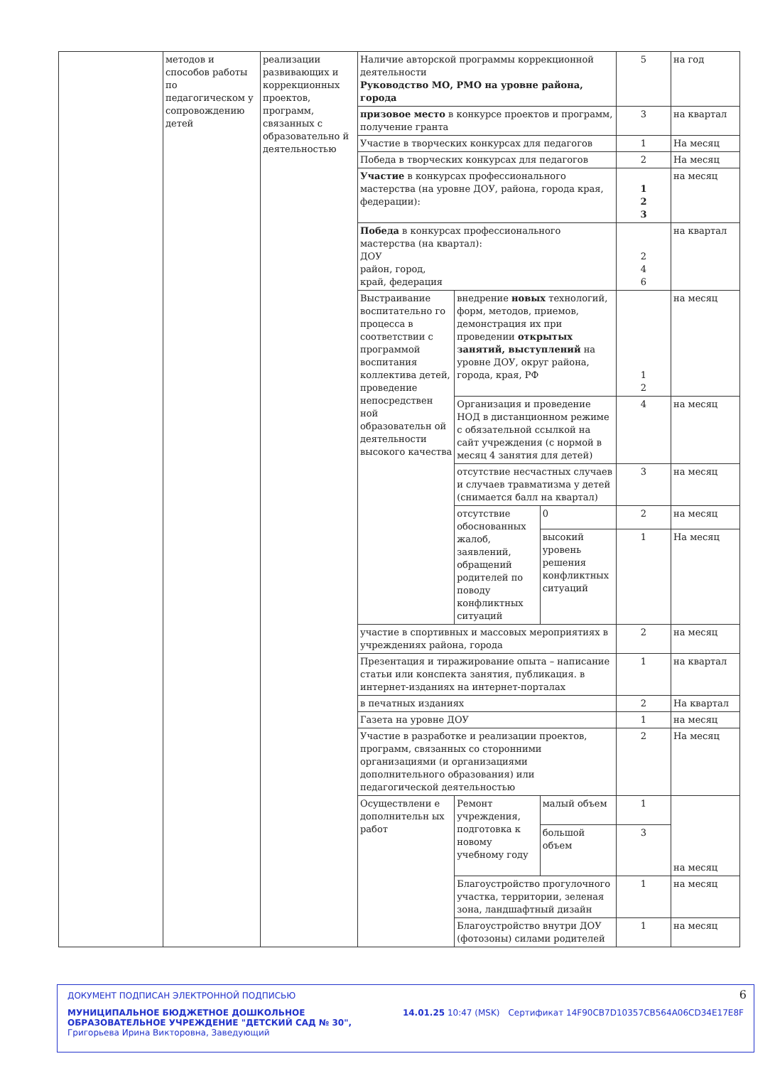| | методов и способов работы по педагогическом у сопровождению детей | реализации развивающих и коррекционных проектов, программ, связанных с образовательно й деятельностью | Наличие авторской программы коррекционной деятельности Руководство МО, РМО на уровне района, города | | | 5 | на год |
| | | | призовое место в конкурсе проектов и программ, получение гранта | | | 3 | на квартал |
| | | | Участие в творческих конкурсах для педагогов | | | 1 | На месяц |
| | | | Победа в творческих конкурсах для педагогов | | | 2 | На месяц |
| | | | Участие в конкурсах профессионального мастерства (на уровне ДОУ, района, города края, федерации): | | | 1 2 3 | на месяц |
| | | | Победа в конкурсах профессионального мастерства (на квартал): ДОУ район, город, край, федерация | | | 2 4 6 | на квартал |
| | | | Выстраивание воспитательно го процесса в соответствии с программой воспитания коллектива детей, проведение непосредствен ной образовательн ой деятельности высокого качества | внедрение новых технологий, форм, методов, приемов, демонстрация их при проведении открытых занятий, выступлений на уровне ДОУ, округ района, города, края, РФ | | 1 2 | на месяц |
| | | | | Организация и проведение НОД в дистанционном режиме с обязательной ссылкой на сайт учреждения (с нормой в месяц 4 занятия для детей) | | 4 | на месяц |
| | | | | отсутствие несчастных случаев и случаев травматизма у детей (снимается балл на квартал) | | 3 | на месяц |
| | | | | отсутствие обоснованных жалоб, заявлений, обращений родителей по поводу конфликтных ситуаций | 0 | 2 | на месяц |
| | | | | | высокий уровень решения конфликтных ситуаций | 1 | На месяц |
| | | | участие в спортивных и массовых мероприятиях в учреждениях района, города | | | 2 | на месяц |
| | | | Презентация и тиражирование опыта – написание статьи или конспекта занятия, публикация. в интернет-изданиях на интернет-порталах | | | 1 | на квартал |
| | | | в печатных изданиях | | | 2 | На квартал |
| | | | Газета на уровне ДОУ | | | 1 | на месяц |
| | | | Участие в разработке и реализации проектов, программ, связанных со сторонними организациями (и организациями дополнительного образования) или педагогической деятельностью | | | 2 | На месяц |
| | | | Осуществлени е дополнительн ых работ | Ремонт учреждения, подготовка к новому учебному году | малый объем | 1 | на месяц |
| | | | | | большой объем | 3 | |
| | | | | Благоустройство прогулочного участка, территории, зеленая зона, ландшафтный дизайн | | 1 | на месяц |
| | | | | Благоустройство внутри ДОУ (фотозоны) силами родителей | | 1 | на месяц |
ДОКУМЕНТ ПОДПИСАН ЭЛЕКТРОННОЙ ПОДПИСЬЮ
МУНИЦИПАЛЬНОЕ БЮДЖЕТНОЕ ДОШКОЛЬНОЕ ОБРАЗОВАТЕЛЬНОЕ УЧРЕЖДЕНИЕ "ДЕТСКИЙ САД № 30", Григорьева Ирина Викторовна, Заведующий
14.01.25 10:47 (MSK) Сертификат 14F90CB7D10357CB564A06CD34E17E8F
6